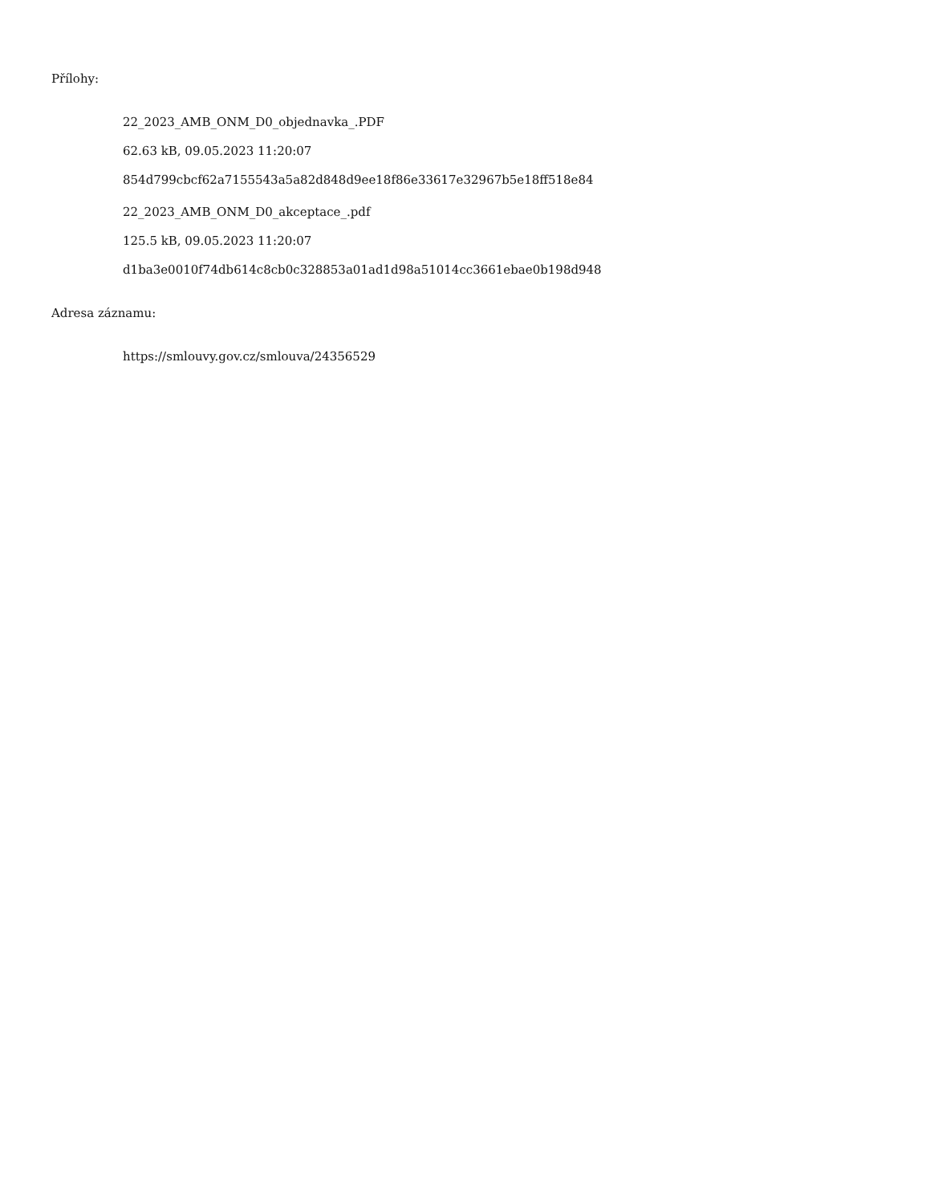Přílohy:
22_2023_AMB_ONM_D0_objednavka_.PDF
62.63 kB, 09.05.2023 11:20:07
854d799cbcf62a7155543a5a82d848d9ee18f86e33617e32967b5e18ff518e84
22_2023_AMB_ONM_D0_akceptace_.pdf
125.5 kB, 09.05.2023 11:20:07
d1ba3e0010f74db614c8cb0c328853a01ad1d98a51014cc3661ebae0b198d948
Adresa záznamu:
https://smlouvy.gov.cz/smlouva/24356529